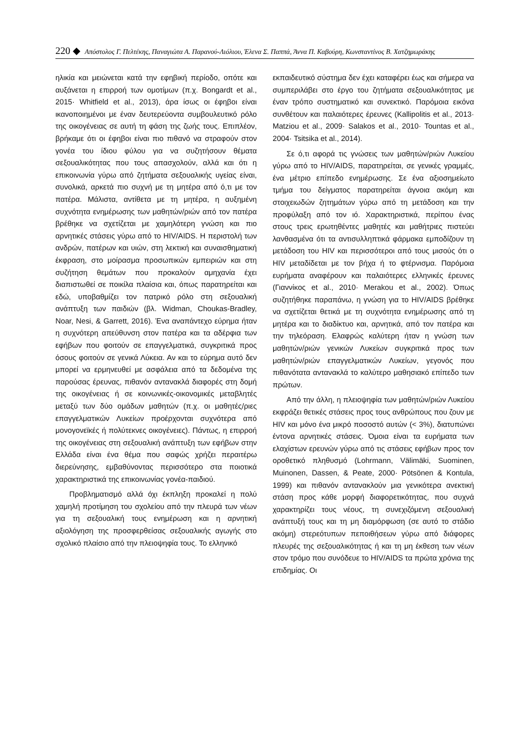220 ◆ Απόστολος Γ. Πελτέκης, Παναγιώτα Α. Παρανού-Λιόλιου, Έλενα Σ. Παππά, Άννα Π. Καβούρη, Κωνσταντίνος Β. Χατζημωράκης
ηλικία και μειώνεται κατά την εφηβική περίοδο, οπότε και αυξάνεται η επιρροή των ομοτίμων (π.χ. Bongardt et al., 2015· Whitfield et al., 2013), άρα ίσως οι έφηβοι είναι ικανοποιημένοι με έναν δευτερεύοντα συμβουλευτικό ρόλο της οικογένειας σε αυτή τη φάση της ζωής τους. Επιπλέον, βρήκαμε ότι οι έφηβοι είναι πιο πιθανό να στραφούν στον γονέα του ίδιου φύλου για να συζητήσουν θέματα σεξουαλικότητας που τους απασχολούν, αλλά και ότι η επικοινωνία γύρω από ζητήματα σεξουαλικής υγείας είναι, συνολικά, αρκετά πιο συχνή με τη μητέρα από ό,τι με τον πατέρα. Μάλιστα, αντίθετα με τη μητέρα, η αυξημένη συχνότητα ενημέρωσης των μαθητών/ριών από τον πατέρα βρέθηκε να σχετίζεται με χαμηλότερη γνώση και πιο αρνητικές στάσεις γύρω από το HIV/AIDS. Η περιστολή των ανδρών, πατέρων και υιών, στη λεκτική και συναισθηματική έκφραση, στο μοίρασμα προσωπικών εμπειριών και στη συζήτηση θεμάτων που προκαλούν αμηχανία έχει διαπιστωθεί σε ποικίλα πλαίσια και, όπως παρατηρείται και εδώ, υποβαθμίζει τον πατρικό ρόλο στη σεξουαλική ανάπτυξη των παιδιών (βλ. Widman, Choukas-Bradley, Noar, Nesi, & Garrett, 2016). Ένα αναπάντεχο εύρημα ήταν η συχνότερη απεύθυνση στον πατέρα και τα αδέρφια των εφήβων που φοιτούν σε επαγγελματικά, συγκριτικά προς όσους φοιτούν σε γενικά Λύκεια. Αν και το εύρημα αυτό δεν μπορεί να ερμηνευθεί με ασφάλεια από τα δεδομένα της παρούσας έρευνας, πιθανόν αντανακλά διαφορές στη δομή της οικογένειας ή σε κοινωνικές-οικονομικές μεταβλητές μεταξύ των δύο ομάδων μαθητών (π.χ. οι μαθητές/ριες επαγγελματικών Λυκείων προέρχονται συχνότερα από μονογονεϊκές ή πολύτεκνες οικογένειες). Πάντως, η επιρροή της οικογένειας στη σεξουαλική ανάπτυξη των εφήβων στην Ελλάδα είναι ένα θέμα που σαφώς χρήζει περαιτέρω διερεύνησης, εμβαθύνοντας περισσότερο στα ποιοτικά χαρακτηριστικά της επικοινωνίας γονέα-παιδιού.
Προβληματισμό αλλά όχι έκπληξη προκαλεί η πολύ χαμηλή προτίμηση του σχολείου από την πλευρά των νέων για τη σεξουαλική τους ενημέρωση και η αρνητική αξιολόγηση της προσφερθείσας σεξουαλικής αγωγής στο σχολικό πλαίσιο από την πλειοψηφία τους. Το ελληνικό
εκπαιδευτικό σύστημα δεν έχει καταφέρει έως και σήμερα να συμπεριλάβει στο έργο του ζητήματα σεξουαλικότητας με έναν τρόπο συστηματικό και συνεκτικό. Παρόμοια εικόνα συνθέτουν και παλαιότερες έρευνες (Kallipolitis et al., 2013· Matziou et al., 2009· Salakos et al., 2010· Tountas et al., 2004· Tsitsika et al., 2014).
Σε ό,τι αφορά τις γνώσεις των μαθητών/ριών Λυκείου γύρω από το HIV/AIDS, παρατηρείται, σε γενικές γραμμές, ένα μέτριο επίπεδο ενημέρωσης. Σε ένα αξιοσημείωτο τμήμα του δείγματος παρατηρείται άγνοια ακόμη και στοιχειωδών ζητημάτων γύρω από τη μετάδοση και την προφύλαξη από τον ιό. Χαρακτηριστικά, περίπου ένας στους τρεις ερωτηθέντες μαθητές και μαθήτριες πιστεύει λανθασμένα ότι τα αντισυλληπτικά φάρμακα εμποδίζουν τη μετάδοση του HIV και περισσότεροι από τους μισούς ότι ο HIV μεταδίδεται με τον βήχα ή το φτέρνισμα. Παρόμοια ευρήματα αναφέρουν και παλαιότερες ελληνικές έρευνες (Γιαννίκος et al., 2010· Merakou et al., 2002). Όπως συζητήθηκε παραπάνω, η γνώση για το HIV/AIDS βρέθηκε να σχετίζεται θετικά με τη συχνότητα ενημέρωσης από τη μητέρα και το διαδίκτυο και, αρνητικά, από τον πατέρα και την τηλεόραση. Ελαφρώς καλύτερη ήταν η γνώση των μαθητών/ριών γενικών Λυκείων συγκριτικά προς των μαθητών/ριών επαγγελματικών Λυκείων, γεγονός που πιθανότατα αντανακλά το καλύτερο μαθησιακό επίπεδο των πρώτων.
Από την άλλη, η πλειοψηφία των μαθητών/ριών Λυκείου εκφράζει θετικές στάσεις προς τους ανθρώπους που ζουν με HIV και μόνο ένα μικρό ποσοστό αυτών (< 3%), διατυπώνει έντονα αρνητικές στάσεις. Όμοια είναι τα ευρήματα των ελαχίστων ερευνών γύρω από τις στάσεις εφήβων προς τον οροθετικό πληθυσμό (Lohrmann, Välimäki, Suominen, Muinonen, Dassen, & Peate, 2000· Pötsönen & Kontula, 1999) και πιθανόν αντανακλούν μια γενικότερα ανεκτική στάση προς κάθε μορφή διαφορετικότητας, που συχνά χαρακτηρίζει τους νέους, τη συνεχιζόμενη σεξουαλική ανάπτυξή τους και τη μη διαμόρφωση (σε αυτό το στάδιο ακόμη) στερεότυπων πεποιθήσεων γύρω από διάφορες πλευρές της σεξουαλικότητας ή και τη μη έκθεση των νέων στον τρόμο που συνόδευε το HIV/AIDS τα πρώτα χρόνια της επιδημίας. Οι